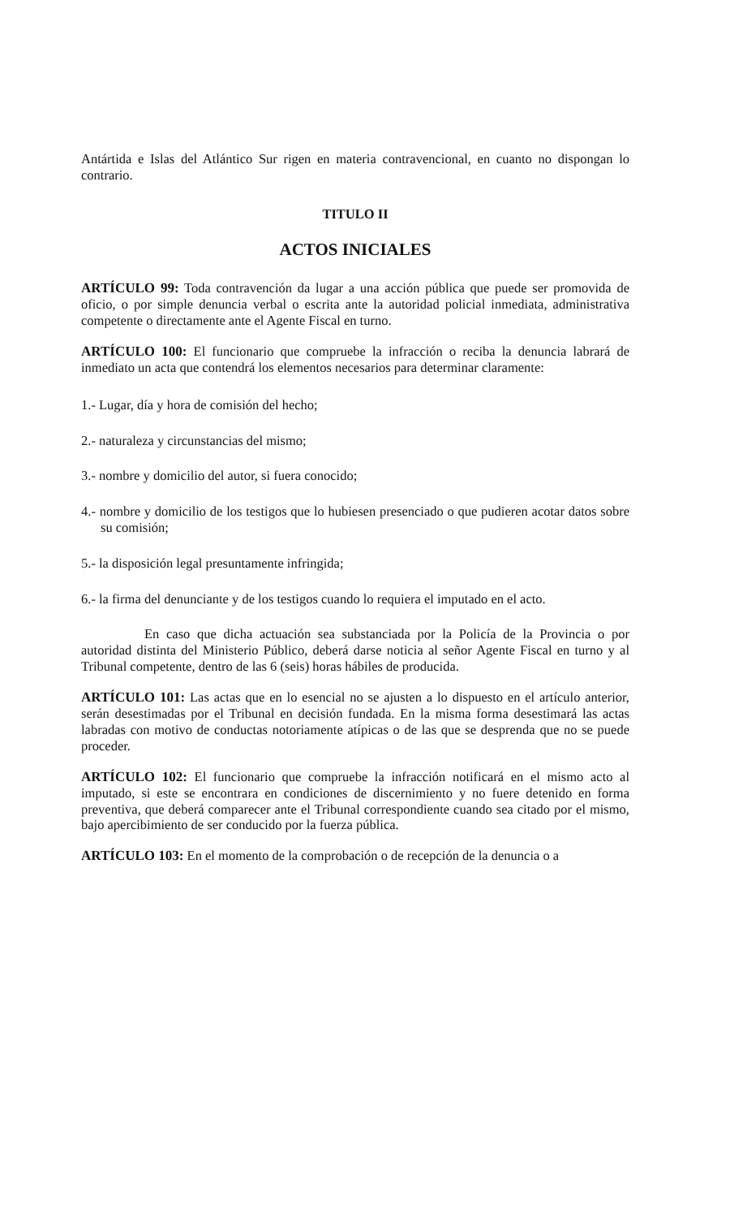Antártida e Islas del Atlántico Sur rigen en materia contravencional, en cuanto no dispongan lo contrario.
TITULO II
ACTOS INICIALES
ARTÍCULO 99: Toda contravención da lugar a una acción pública que puede ser promovida de oficio, o por simple denuncia verbal o escrita ante la autoridad policial inmediata, administrativa competente o directamente ante el Agente Fiscal en turno.
ARTÍCULO 100: El funcionario que compruebe la infracción o reciba la denuncia labrará de inmediato un acta que contendrá los elementos necesarios para determinar claramente:
1.- Lugar, día y hora de comisión del hecho;
2.- naturaleza y circunstancias del mismo;
3.- nombre y domicilio del autor, si fuera conocido;
4.- nombre y domicilio de los testigos que lo hubiesen presenciado o que pudieren acotar datos sobre su comisión;
5.- la disposición legal presuntamente infringida;
6.- la firma del denunciante y de los testigos cuando lo requiera el imputado en el acto.
En caso que dicha actuación sea substanciada por la Policía de la Provincia o por autoridad distinta del Ministerio Público, deberá darse noticia al señor Agente Fiscal en turno y al Tribunal competente, dentro de las 6 (seis) horas hábiles de producida.
ARTÍCULO 101: Las actas que en lo esencial no se ajusten a lo dispuesto en el artículo anterior, serán desestimadas por el Tribunal en decisión fundada. En la misma forma desestimará las actas labradas con motivo de conductas notoriamente atípicas o de las que se desprenda que no se puede proceder.
ARTÍCULO 102: El funcionario que compruebe la infracción notificará en el mismo acto al imputado, si este se encontrara en condiciones de discernimiento y no fuere detenido en forma preventiva, que deberá comparecer ante el Tribunal correspondiente cuando sea citado por el mismo, bajo apercibimiento de ser conducido por la fuerza pública.
ARTÍCULO 103: En el momento de la comprobación o de recepción de la denuncia o a